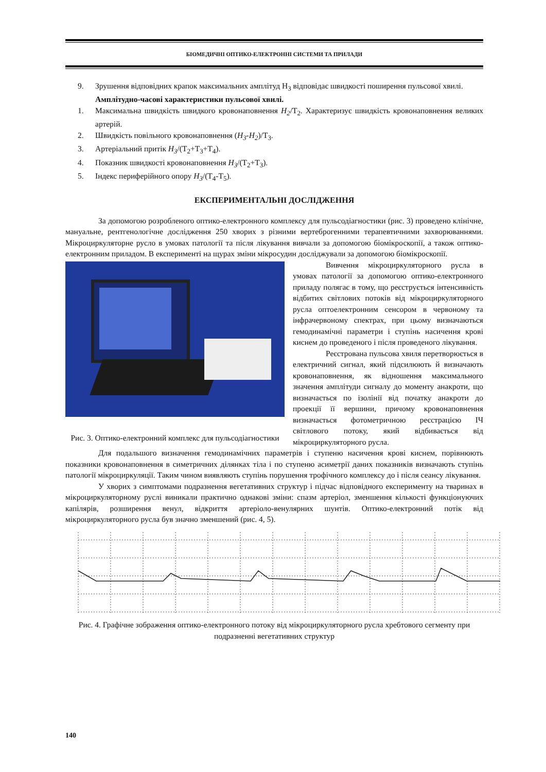БІОМЕДИЧНІ ОПТИКО-ЕЛЕКТРОННІ СИСТЕМИ ТА ПРИЛАДИ
9. Зрушення відповідних крапок максимальних амплітуд Н<sub>3</sub> відповідає швидкості поширення пульсової хвилі.
Амплітудно-часові характеристики пульсової хвилі.
1. Максимальна швидкість швидкого кровонаповнення H<sub>2</sub>/Т<sub>2</sub>. Характеризує швидкість кровонаповнення великих артерій.
2. Швидкість повільного кровонаповнення (H<sub>3</sub>-H<sub>2</sub>)/Т<sub>3</sub>.
3. Артеріальний притік H<sub>3</sub>/(Т<sub>2</sub>+Т<sub>3</sub>+Т<sub>4</sub>).
4. Показник швидкості кровонаповнення H<sub>3</sub>/(Т<sub>2</sub>+Т<sub>3</sub>).
5. Індекс периферійного опору H<sub>3</sub>/(Т<sub>4</sub>-Т<sub>5</sub>).
ЕКСПЕРИМЕНТАЛЬНІ ДОСЛІДЖЕННЯ
За допомогою розробленого оптико-електронного комплексу для пульсодіагностики (рис. 3) проведено клінічне, мануальне, рентгенологічне дослідження 250 хворих з різними вертеброгенними терапевтичними захворюваннями. Мікроциркуляторне русло в умовах патології та після лікування вивчали за допомогою біомікроскопії, а також оптико-електронним приладом. В експерименті на щурах зміни мікросудин досліджували за допомогою біомікроскопії.
Рис. 3. Оптико-електронний комплекс для пульсодіагностики
Вивчення мікроциркуляторного русла в умовах патології за допомогою оптико-електронного приладу полягає в тому, що реєструється інтенсивність відбитих світлових потоків від мікроциркуляторного русла оптоелектронним сенсором в червоному та інфрачервоному спектрах, при цьому визначаються гемодинамічні параметри і ступінь насичення крові киснем до проведеного і після проведеного лікування.
Реєстрована пульсова хвиля перетворюється в електричний сигнал, який підсилюють й визначають кровонаповнення, як відношення максимального значення амплітуди сигналу до моменту анакроти, що визначається по ізолінії від початку анакроти до проекції її вершини, причому кровонаповнення визначається фотометричною реєстрацією ІЧ світлового потоку, який відбивається від мікроциркуляторного русла.
Для подальшого визначення гемодинамічних параметрів і ступеню насичення крові киснем, порівнюють показники кровонаповнення в симетричних ділянках тіла і по ступеню асиметрії даних показників визначають ступінь патології мікроциркуляції. Таким чином виявляють ступінь порушення трофічного комплексу до і після сеансу лікування.
У хворих з симптомами подразнення вегетативних структур і підчас відповідного експерименту на тваринах в мікроциркуляторному руслі виникали практично однакові зміни: спазм артеріол, зменшення кількості функціонуючих капілярів, розширення венул, відкриття артеріоло-венулярних шунтів. Оптико-електронний потік від мікроциркуляторного русла був значно зменшений (рис. 4, 5).
Рис. 4. Графічне зображення оптико-електронного потоку від мікроциркуляторного русла хребтового сегменту при подразненні вегетативних структур
140